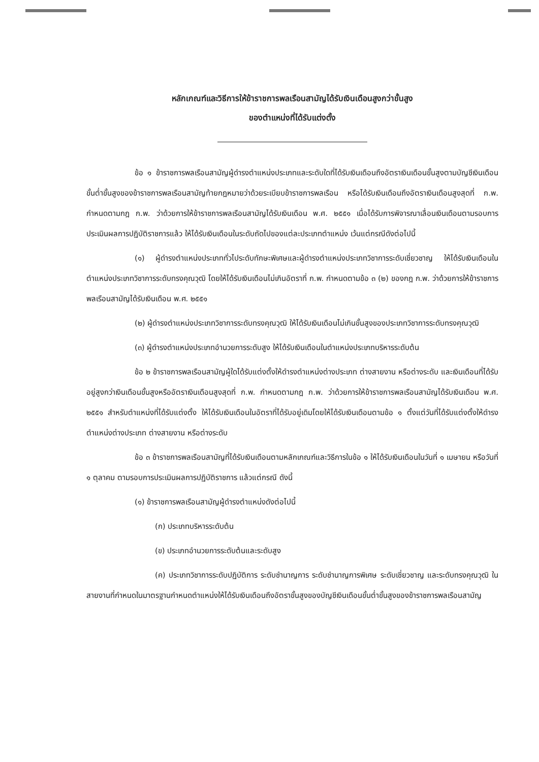หลักเกณฑ์และวิธีการให้ข้าราชการพลเรือนสามัญได้รับเงินเดือนสูงกว่าขั้นสูง
ของตำแหน่งที่ได้รับแต่งตั้ง
ข้อ ๑ ข้าราชการพลเรือนสามัญผู้ดำรงตำแหน่งประเภทและระดับใดที่ได้รับเงินเดือนถึงอัตราเงินเดือนขั้นสูงตามบัญชีเงินเดือนขั้นต่ำขั้นสูงของข้าราชการพลเรือนสามัญท้ายกฎหมายว่าด้วยระเบียบข้าราชการพลเรือน หรือได้รับเงินเดือนถึงอัตราเงินเดือนสูงสุดที่ ก.พ. กำหนดตามกฎ ก.พ. ว่าด้วยการให้ข้าราชการพลเรือนสามัญได้รับเงินเดือน พ.ศ. ๒๕๕๑ เมื่อได้รับการพิจารณาเลื่อนเงินเดือนตามรอบการประเมินผลการปฏิบัติราชการแล้ว ให้ได้รับเงินเดือนในระดับถัดไปของแต่ละประเภทตำแหน่ง เว้นแต่กรณีดังต่อไปนี้
(๑) ผู้ดำรงตำแหน่งประเภททั่วไประดับทักษะพิเศษและผู้ดำรงตำแหน่งประเภทวิชาการระดับเชี่ยวชาญ ให้ได้รับเงินเดือนในตำแหน่งประเภทวิชาการระดับทรงคุณวุฒิ โดยให้ได้รับเงินเดือนไม่เกินอัตราที่ ก.พ. กำหนดตามข้อ ๓ (๒) ของกฎ ก.พ. ว่าด้วยการให้ข้าราชการพลเรือนสามัญได้รับเงินเดือน พ.ศ. ๒๕๕๑
(๒) ผู้ดำรงตำแหน่งประเภทวิชาการระดับทรงคุณวุฒิ ให้ได้รับเงินเดือนไม่เกินขั้นสูงของประเภทวิชาการระดับทรงคุณวุฒิ
(๓) ผู้ดำรงตำแหน่งประเภทอำนวยการระดับสูง ให้ได้รับเงินเดือนในตำแหน่งประเภทบริหารระดับต้น
ข้อ ๒ ข้าราชการพลเรือนสามัญผู้ใดได้รับแต่งตั้งให้ดำรงตำแหน่งต่างประเภท ต่างสายงาน หรือต่างระดับ และเงินเดือนที่ได้รับอยู่สูงกว่าเงินเดือนขั้นสูงหรืออัตราเงินเดือนสูงสุดที่ ก.พ. กำหนดตามกฎ ก.พ. ว่าด้วยการให้ข้าราชการพลเรือนสามัญได้รับเงินเดือน พ.ศ. ๒๕๕๑ สำหรับตำแหน่งที่ได้รับแต่งตั้ง ให้ได้รับเงินเดือนในอัตราที่ได้รับอยู่เดิมโดยให้ได้รับเงินเดือนตามข้อ ๑ ตั้งแต่วันที่ได้รับแต่งตั้งให้ดำรงตำแหน่งต่างประเภท ต่างสายงาน หรือต่างระดับ
ข้อ ๓ ข้าราชการพลเรือนสามัญที่ได้รับเงินเดือนตามหลักเกณฑ์และวิธีการในข้อ ๑ ให้ได้รับเงินเดือนในวันที่ ๑ เมษายน หรือวันที่ ๑ ตุลาคม ตามรอบการประเมินผลการปฏิบัติราชการ แล้วแต่กรณี ดังนี้
(๑) ข้าราชการพลเรือนสามัญผู้ดำรงตำแหน่งดังต่อไปนี้
(ก) ประเภทบริหารระดับต้น
(ข) ประเภทอำนวยการระดับต้นและระดับสูง
(ค) ประเภทวิชาการระดับปฏิบัติการ ระดับชำนาญการ ระดับชำนาญการพิเศษ ระดับเชี่ยวชาญ และระดับทรงคุณวุฒิ ในสายงานที่กำหนดในมาตรฐานกำหนดตำแหน่งให้ได้รับเงินเดือนถึงอัตราขั้นสูงของบัญชีเงินเดือนขั้นต่ำขั้นสูงของข้าราชการพลเรือนสามัญ